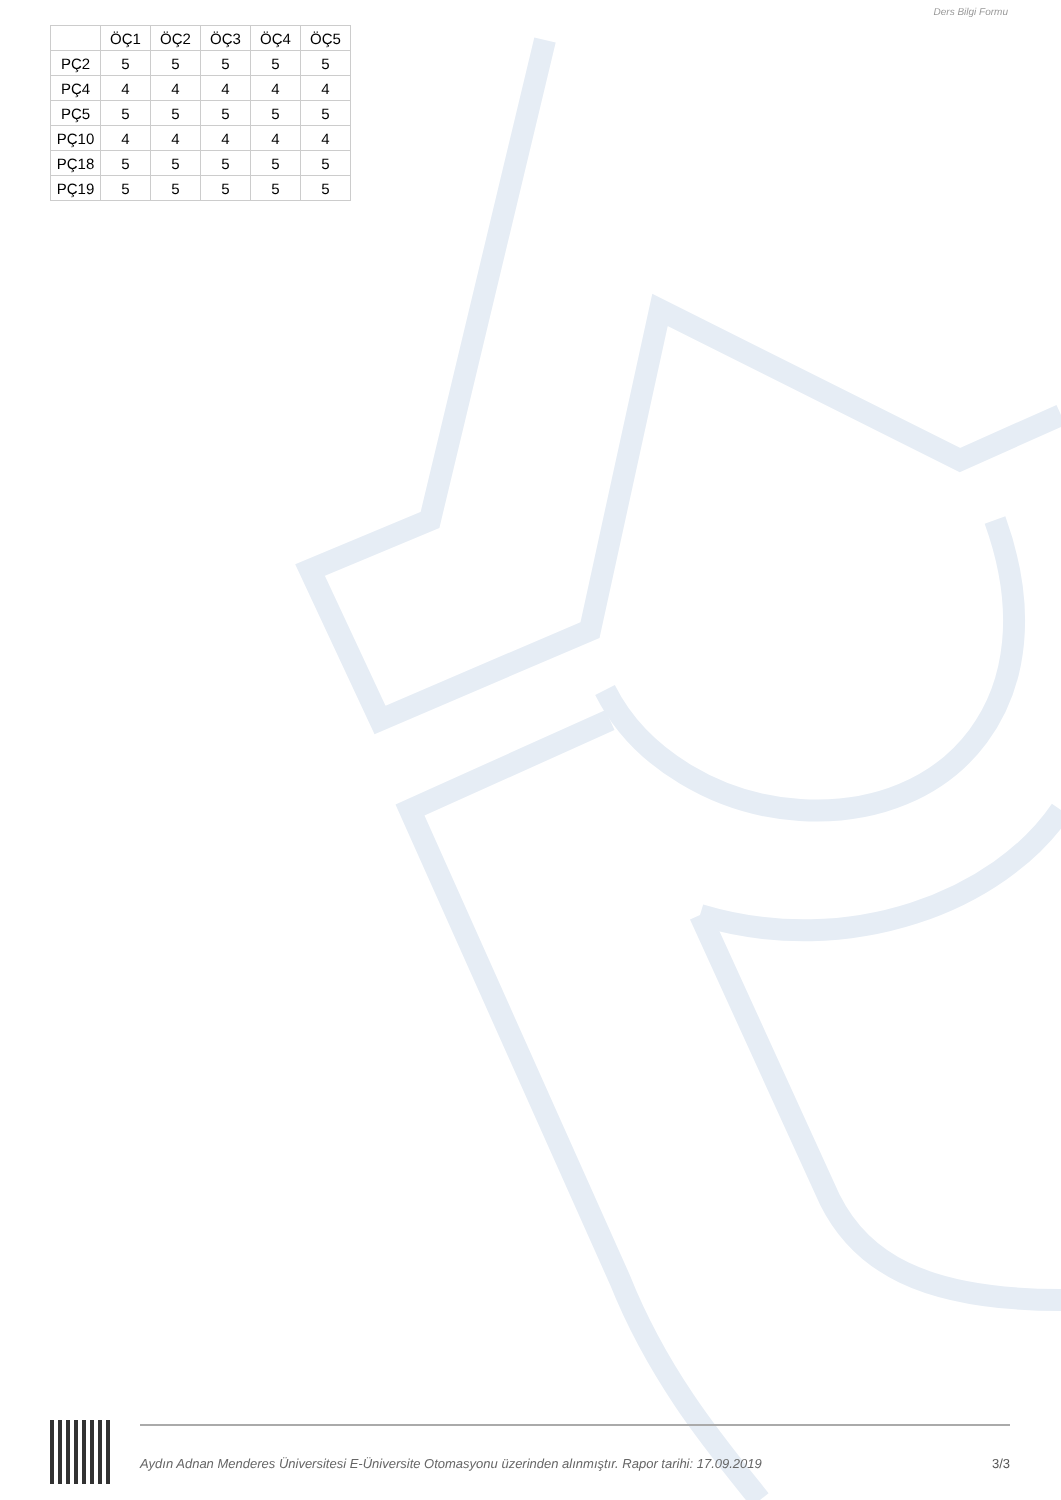Ders Bilgi Formu
| | ÖÇ1 | ÖÇ2 | ÖÇ3 | ÖÇ4 | ÖÇ5 |
| --- | --- | --- | --- | --- | --- |
| PÇ2 | 5 | 5 | 5 | 5 | 5 |
| PÇ4 | 4 | 4 | 4 | 4 | 4 |
| PÇ5 | 5 | 5 | 5 | 5 | 5 |
| PÇ10 | 4 | 4 | 4 | 4 | 4 |
| PÇ18 | 5 | 5 | 5 | 5 | 5 |
| PÇ19 | 5 | 5 | 5 | 5 | 5 |
Aydın Adnan Menderes Üniversitesi E-Üniversite Otomasyonu üzerinden alınmıştır. Rapor tarihi: 17.09.2019 3/3